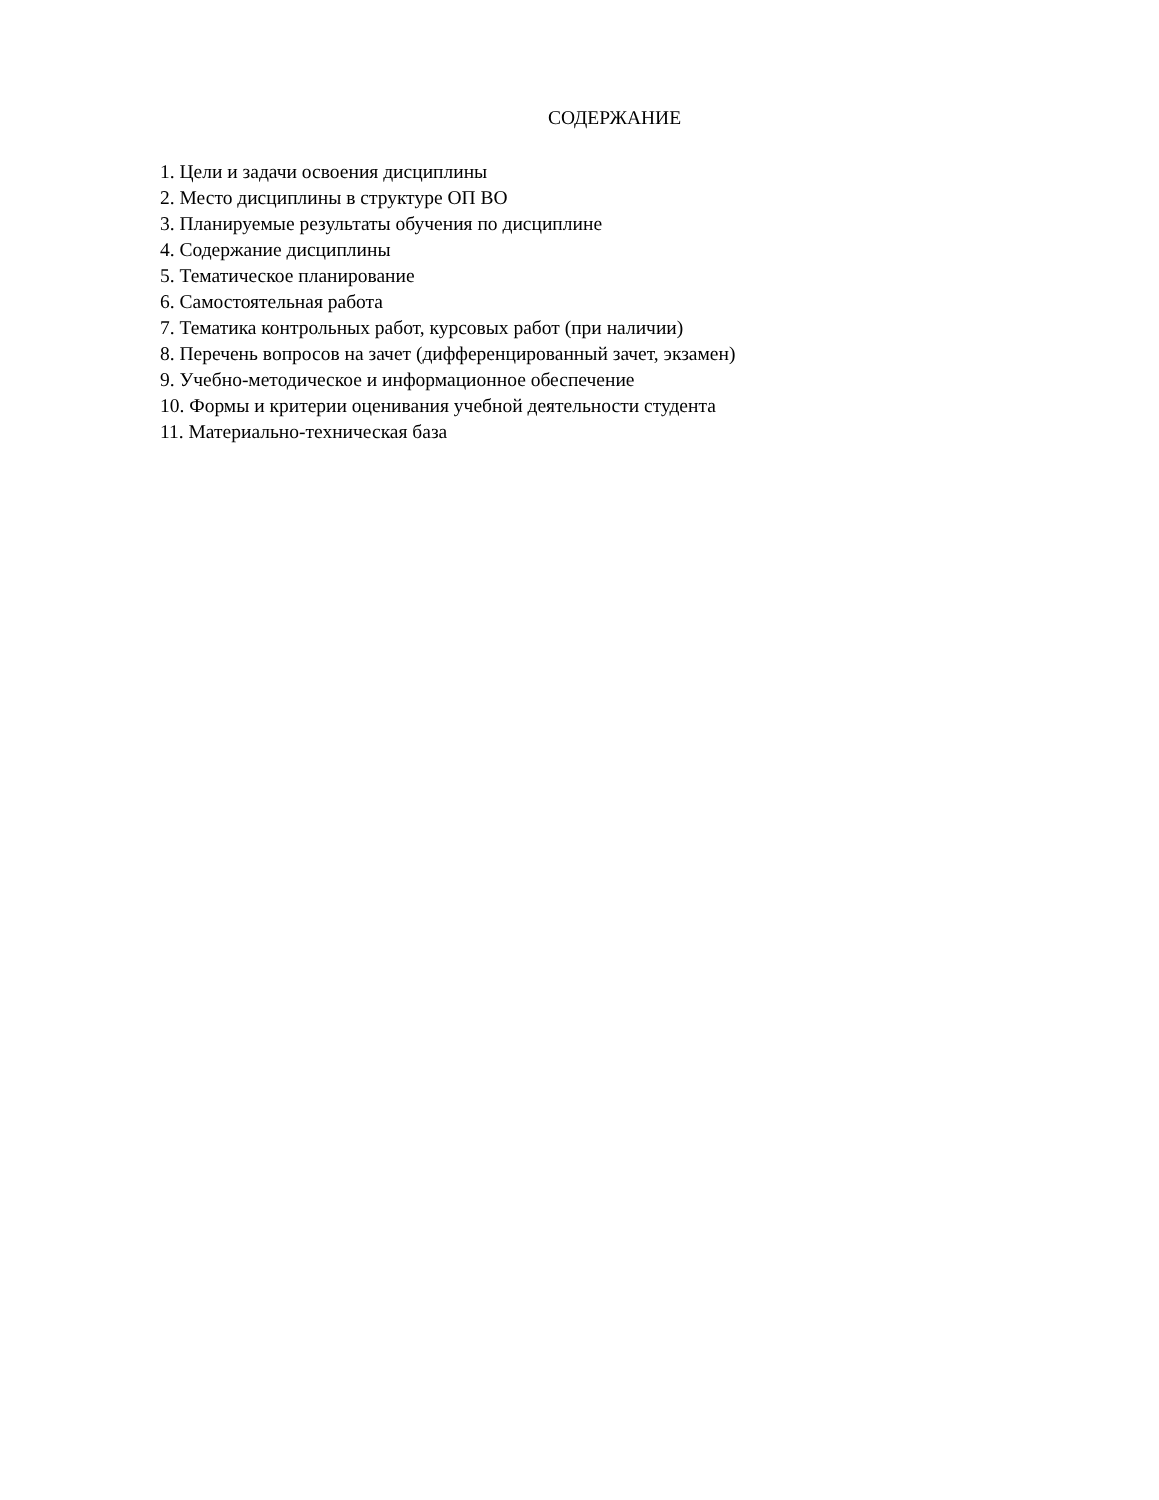СОДЕРЖАНИЕ
1. Цели и задачи освоения дисциплины
2. Место дисциплины в структуре ОП ВО
3. Планируемые результаты обучения по дисциплине
4. Содержание дисциплины
5. Тематическое планирование
6. Самостоятельная работа
7. Тематика контрольных работ, курсовых работ (при наличии)
8. Перечень вопросов на зачет (дифференцированный зачет, экзамен)
9. Учебно-методическое и информационное обеспечение
10. Формы и критерии оценивания учебной деятельности студента
11. Материально-техническая база